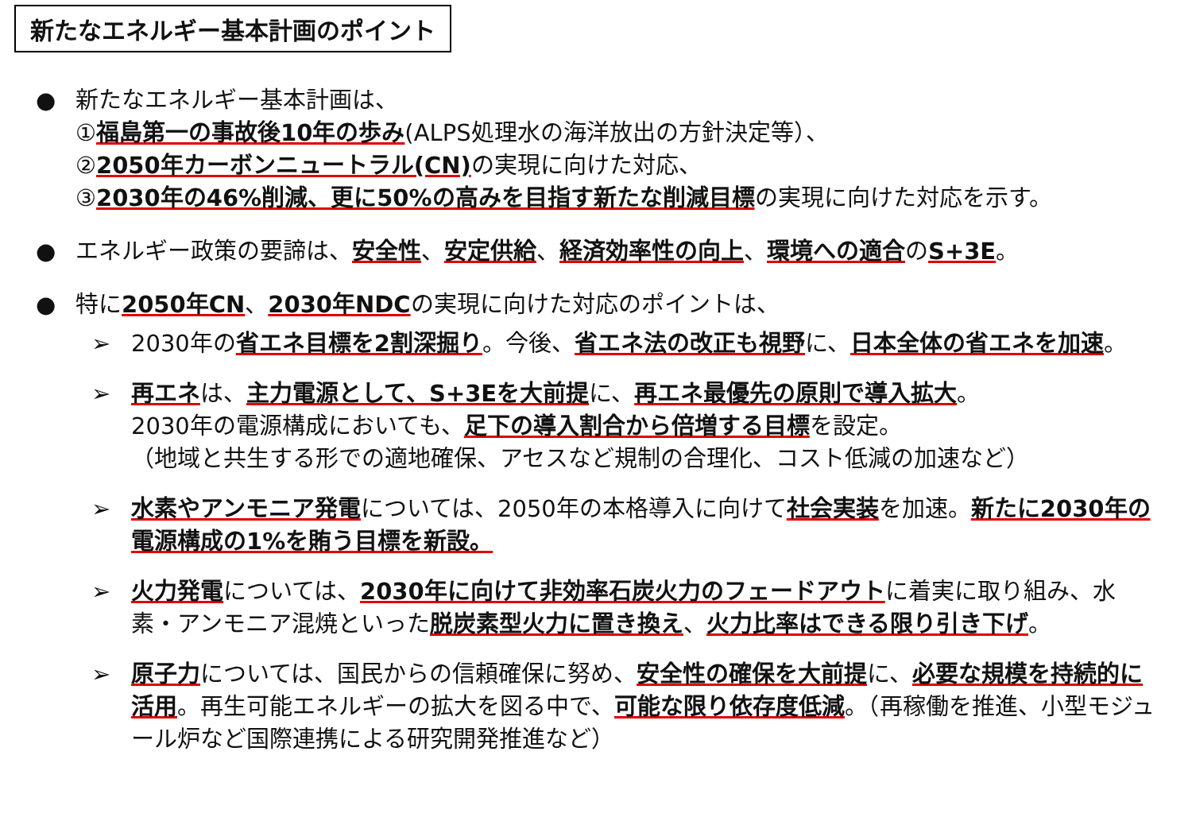新たなエネルギー基本計画のポイント
● 新たなエネルギー基本計画は、
①福島第一の事故後10年の歩み(ALPS処理水の海洋放出の方針決定等）、
②2050年カーボンニュートラル(CN) の実現に向けた対応、
③2030年の46%削減、更に50%の高みを目指す新たな削減目標の実現に向けた対応を示す。
● エネルギー政策の要諦は、安全性、安定供給、経済効率性の向上、環境への適合のS+3E。
● 特に2050年CN、2030年NDCの実現に向けた対応のポイントは、
➢ 2030年の省エネ目標を2割深掘り。今後、省エネ法の改正も視野に、日本全体の省エネを加速。
➢ 再エネは、主力電源として、S+3Eを大前提に、再エネ最優先の原則で導入拡大。
2030年の電源構成においても、足下の導入割合から倍増する目標を設定。
（地域と共生する形での適地確保、アセスなど規制の合理化、コスト低減の加速など）
➢ 水素やアンモニア発電については、2050年の本格導入に向けて社会実装を加速。新たに2030年の電源構成の1%を賄う目標を新設。
➢ 火力発電については、2030年に向けて非効率石炭火力のフェードアウトに着実に取り組み、水素・アンモニア混焼といった脱炭素型火力に置き換え、火力比率はできる限り引き下げ。
➢ 原子力については、国民からの信頼確保に努め、安全性の確保を大前提に、必要な規模を持続的に活用。再生可能エネルギーの拡大を図る中で、可能な限り依存度低減。（再稼働を推進、小型モジュール炉など国際連携による研究開発推進など）